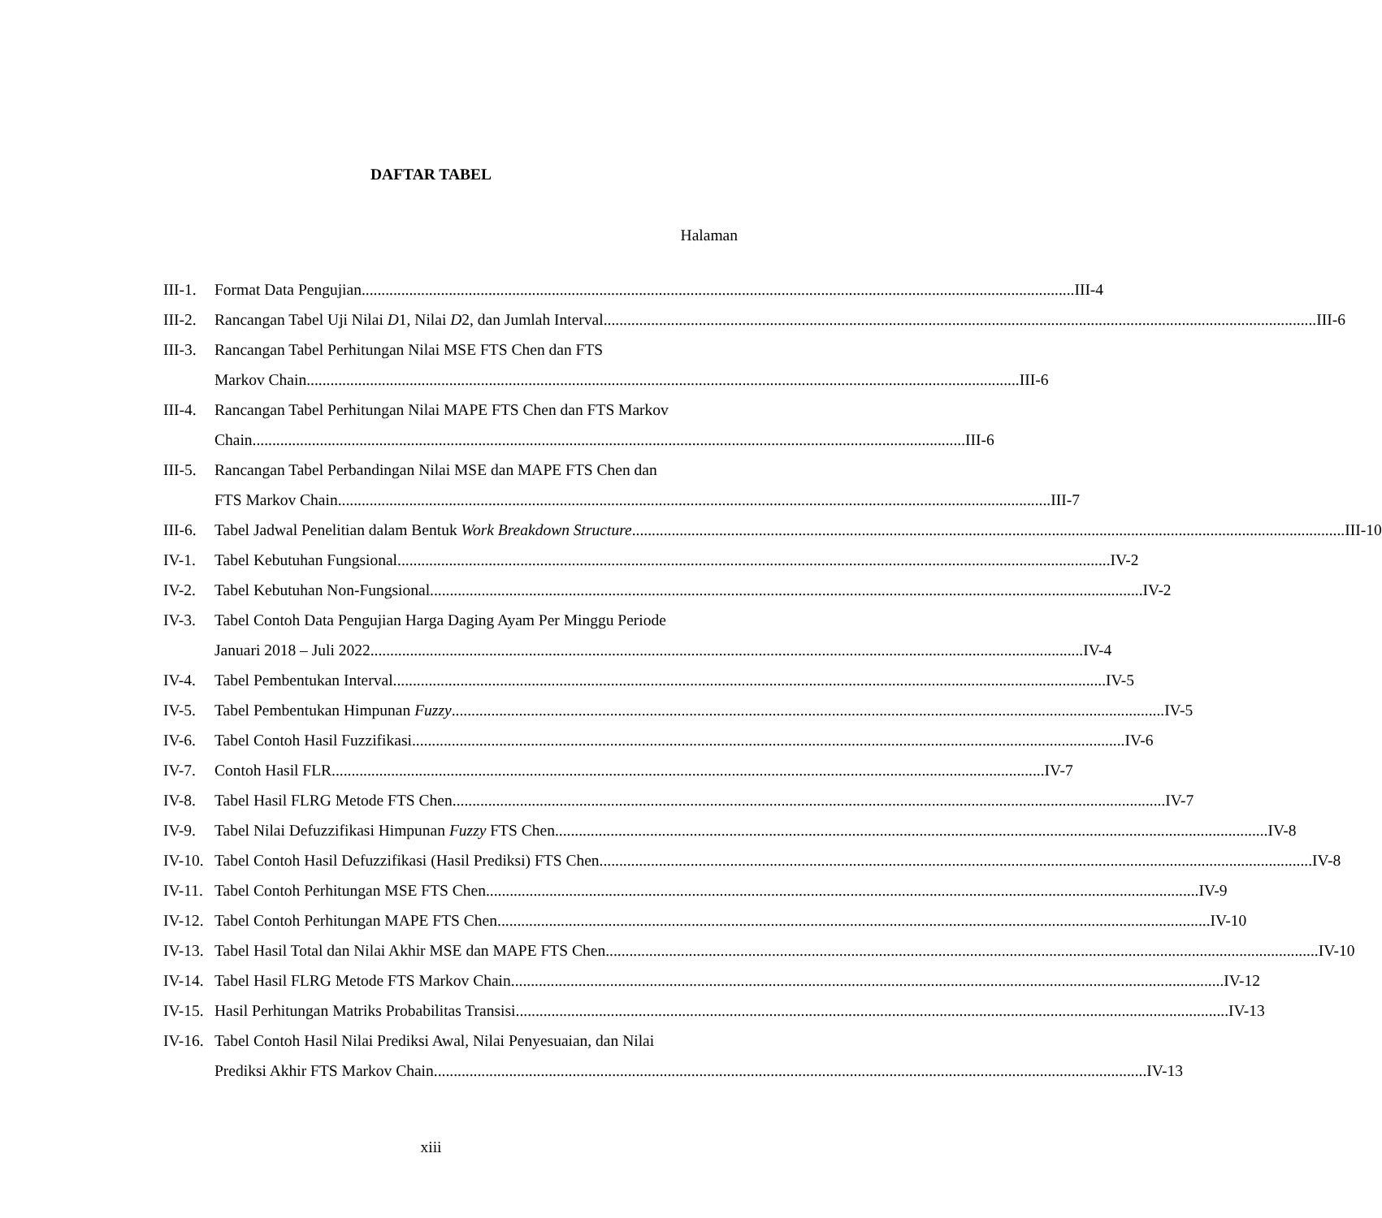DAFTAR TABEL
Halaman
III-1.
Format Data Pengujian III-4
III-2.
Rancangan Tabel Uji Nilai D1, Nilai D2, dan Jumlah Interval III-6
III-3.
Rancangan Tabel Perhitungan Nilai MSE FTS Chen dan FTS
Markov Chain III-6
III-4.
Rancangan Tabel Perhitungan Nilai MAPE FTS Chen dan FTS Markov
Chain III-6
III-5.
Rancangan Tabel Perbandingan Nilai MSE dan MAPE FTS Chen dan
FTS Markov Chain III-7
III-6.
Tabel Jadwal Penelitian dalam Bentuk Work Breakdown Structure III-10
IV-1. Tabel Kebutuhan Fungsional IV-2
IV-2. Tabel Kebutuhan Non-Fungsional IV-2
IV-3. Tabel Contoh Data Pengujian Harga Daging Ayam Per Minggu Periode
Januari 2018 – Juli 2022 IV-4
IV-4. Tabel Pembentukan Interval IV-5
IV-5. Tabel Pembentukan Himpunan Fuzzy IV-5
IV-6. Tabel Contoh Hasil Fuzzifikasi IV-6
IV-7. Contoh Hasil FLR IV-7
IV-8. Tabel Hasil FLRG Metode FTS Chen IV-7
IV-9. Tabel Nilai Defuzzifikasi Himpunan Fuzzy FTS Chen IV-8
IV-10.
Tabel Contoh Hasil Defuzzifikasi (Hasil Prediksi) FTS Chen IV-8
IV-11.
Tabel Contoh Perhitungan MSE FTS Chen IV-9
IV-12.
Tabel Contoh Perhitungan MAPE FTS Chen IV-10
IV-13.
Tabel Hasil Total dan Nilai Akhir MSE dan MAPE FTS Chen IV-10
IV-14.
Tabel Hasil FLRG Metode FTS Markov Chain IV-12
IV-15.
Hasil Perhitungan Matriks Probabilitas Transisi IV-13
IV-16.
Tabel Contoh Hasil Nilai Prediksi Awal, Nilai Penyesuaian, dan Nilai
Prediksi Akhir FTS Markov Chain IV-13
xiii